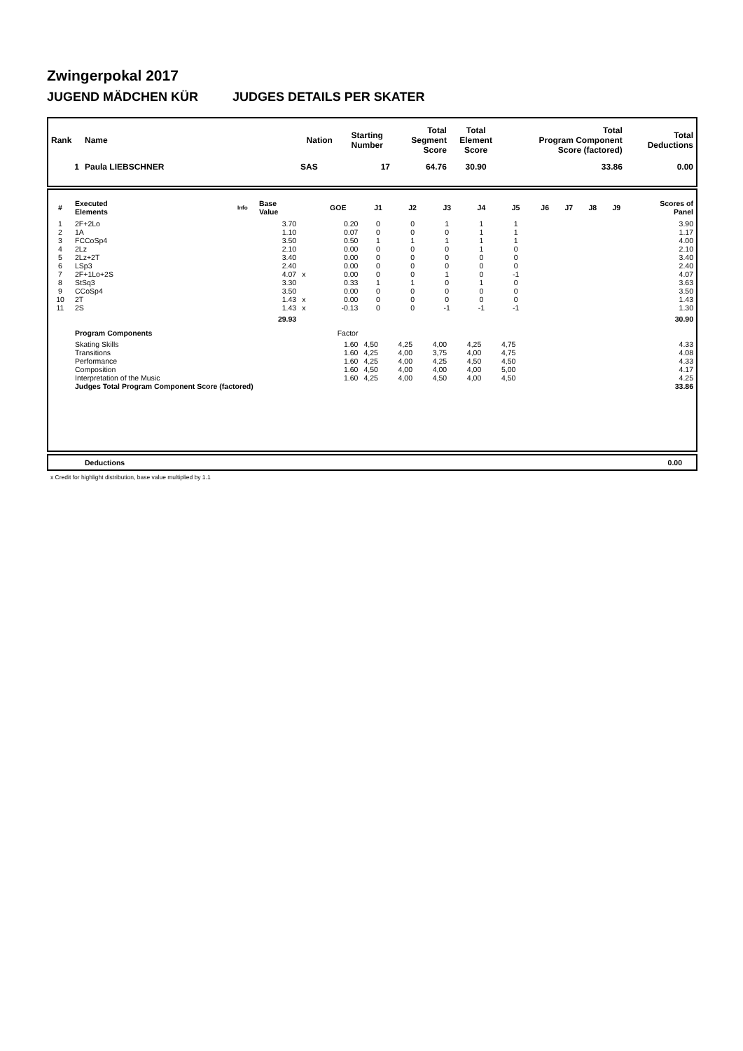Zwingerpokal 2017
JUGEND MÄDCHEN KÜR JUDGES DETAILS PER SKATER
| Rank | Name | Nation | Starting Number | Total Segment Score | Total Element Score | Total Program Component Score (factored) | Total Deductions |
| --- | --- | --- | --- | --- | --- | --- | --- |
| 1 | Paula LIEBSCHNER | SAS | 17 | 64.76 | 30.90 | 33.86 | 0.00 |
| # | Executed Elements | Info | Base Value | | GOE | J1 | J2 | J3 | J4 | J5 | J6 | J7 | J8 | J9 | Scores of Panel |
| --- | --- | --- | --- | --- | --- | --- | --- | --- | --- | --- | --- | --- | --- | --- | --- |
| 1 | 2F+2Lo | | 3.70 | | 0.20 | 0 | 0 | 1 | 1 | 1 | | | | | 3.90 |
| 2 | 1A | | 1.10 | | 0.07 | 0 | 0 | 0 | 1 | 1 | | | | | 1.17 |
| 3 | FCCoSp4 | | 3.50 | | 0.50 | 1 | 1 | 1 | 1 | 1 | | | | | 4.00 |
| 4 | 2Lz | | 2.10 | | 0.00 | 0 | 0 | 0 | 1 | 0 | | | | | 2.10 |
| 5 | 2Lz+2T | | 3.40 | | 0.00 | 0 | 0 | 0 | 0 | 0 | | | | | 3.40 |
| 6 | LSp3 | | 2.40 | | 0.00 | 0 | 0 | 0 | 0 | 0 | | | | | 2.40 |
| 7 | 2F+1Lo+2S | | 4.07 | x | 0.00 | 0 | 0 | 1 | 0 | -1 | | | | | 4.07 |
| 8 | StSq3 | | 3.30 | | 0.33 | 1 | 1 | 0 | 1 | 0 | | | | | 3.63 |
| 9 | CCoSp4 | | 3.50 | | 0.00 | 0 | 0 | 0 | 0 | 0 | | | | | 3.50 |
| 10 | 2T | | 1.43 | x | 0.00 | 0 | 0 | 0 | 0 | 0 | | | | | 1.43 |
| 11 | 2S | | 1.43 | x | -0.13 | 0 | 0 | -1 | -1 | -1 | | | | | 1.30 |
| | | | 29.93 | | | | | | | | | | | | 30.90 |
| | Program Components | | | | Factor | | | | | | | | | | |
| | Skating Skills | | | | 1.60 | 4,50 | 4,25 | 4,00 | 4,25 | 4,75 | | | | | 4.33 |
| | Transitions | | | | 1.60 | 4,25 | 4,00 | 3,75 | 4,00 | 4,75 | | | | | 4.08 |
| | Performance | | | | 1.60 | 4,25 | 4,00 | 4,25 | 4,50 | 4,50 | | | | | 4.33 |
| | Composition | | | | 1.60 | 4,50 | 4,00 | 4,00 | 4,00 | 5,00 | | | | | 4.17 |
| | Interpretation of the Music | | | | 1.60 | 4,25 | 4,00 | 4,50 | 4,00 | 4,50 | | | | | 4.25 |
| | Judges Total Program Component Score (factored) | | | | | | | | | | | | | | 33.86 |
| | Deductions | 0.00 |
x Credit for highlight distribution, base value multiplied by 1.1